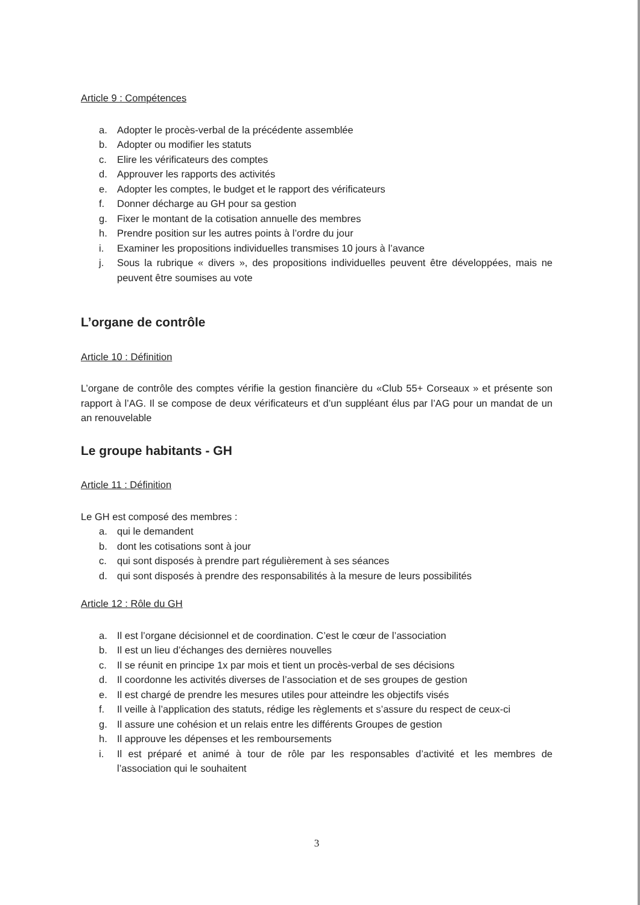Article 9 : Compétences
a. Adopter le procès-verbal de la précédente assemblée
b. Adopter ou modifier les statuts
c. Elire les vérificateurs des comptes
d. Approuver les rapports des activités
e. Adopter les comptes, le budget et le rapport des vérificateurs
f. Donner décharge au GH pour sa gestion
g. Fixer le montant de la cotisation annuelle des membres
h. Prendre position sur les autres points à l’ordre du jour
i. Examiner les propositions individuelles transmises 10 jours à l’avance
j. Sous la rubrique « divers », des propositions individuelles peuvent être développées, mais ne peuvent être soumises au vote
L’organe de contrôle
Article 10 : Définition
L’organe de contrôle des comptes vérifie la gestion financière du «Club 55+ Corseaux » et présente son rapport à l’AG. Il se compose de deux vérificateurs et d’un suppléant élus par l’AG pour un mandat de un an renouvelable
Le groupe habitants - GH
Article 11 : Définition
Le GH est composé des membres :
a. qui le demandent
b. dont les cotisations sont à jour
c. qui sont disposés à prendre part régulièrement à ses séances
d. qui sont disposés à prendre des responsabilités à la mesure de leurs possibilités
Article 12 : Rôle du GH
a. Il est l’organe décisionnel et de coordination. C’est le cœur de l’association
b. Il est un lieu d’échanges des dernières nouvelles
c. Il se réunit en principe 1x par mois et tient un procès-verbal de ses décisions
d. Il coordonne les activités diverses de l’association et de ses groupes de gestion
e. Il est chargé de prendre les mesures utiles pour atteindre les objectifs visés
f. Il veille à l’application des statuts, rédige les règlements et s’assure du respect de ceux-ci
g. Il assure une cohésion et un relais entre les différents Groupes de gestion
h. Il approuve les dépenses et les remboursements
i. Il est préparé et animé à tour de rôle par les responsables d’activité et les membres de l’association qui le souhaitent
3